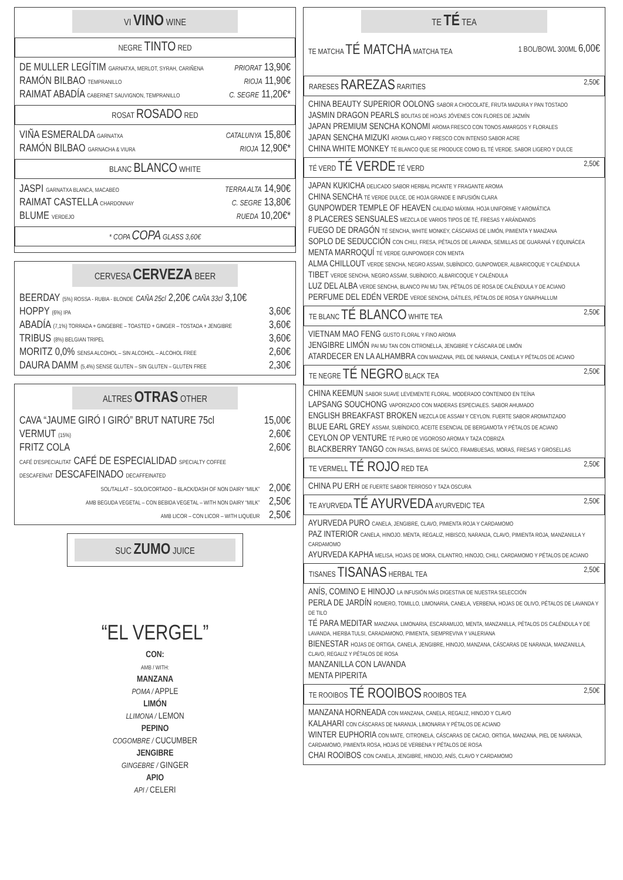VI VINO WINE
NEGRE TINTO RED
| DE MULLER LEGÍTIM GARNATXA, MERLOT, SYRAH, CARIÑENA | PRIORAT 13,90€ |
| RAMÓN BILBAO TEMPRANILLO | RIOJA 11,90€ |
| RAIMAT ABADÍA CABERNET SAUVIGNON, TEMPRANILLO | C. SEGRE 11,20€* |
ROSAT ROSADO RED
| VIÑA ESMERALDA GARNATXA | CATALUNYA 15,80€ |
| RAMÓN BILBAO GARNACHA & VIURA | RIOJA 12,90€* |
BLANC BLANCO WHITE
| JASPI GARNATXA BLANCA, MACABEO | TERRA ALTA 14,90€ |
| RAIMAT CASTELLA CHARDONNAY | C. SEGRE 13,80€ |
| BLUME VERDEJO | RUEDA 10,20€* |
* COPA COPA GLASS 3,60€
CERVESA CERVEZA BEER
| BEERDAY (5%) ROSSA - RUBIA - BLONDE CAÑA 25cl 2,20€ CAÑA 33cl 3,10€ | |
| HOPPY (6%) IPA | 3,60€ |
| ABADÍA (7,1%) TORRADA + GINGEBRE – TOASTED + GINGER – TOSTADA + JENGIBRE | 3,60€ |
| TRIBUS (8%) BELGIAN TRIPEL | 3,60€ |
| MORITZ 0,0% SENSA ALCOHOL – SIN ALCOHOL – ALCOHOL FREE | 2,60€ |
| DAURA DAMM (5,4%) SENSE GLUTEN – SIN GLUTEN – GLUTEN FREE | 2,30€ |
ALTRES OTRAS OTHER
| CAVA “JAUME GIRÓ I GIRÓ” BRUT NATURE 75cl | 15,00€ |
| VERMUT (15%) | 2,60€ |
| FRITZ COLA | 2,60€ |
| CAFÉ D'ESPECIALITAT CAFÉ DE ESPECIALIDAD SPECIALTY COFFEE | |
| DESCAFEÏNAT DESCAFEINADO DECAFFEINATED | |
| SOL/TALLAT – SOLO/CORTADO – BLACK/DASH OF NON DAIRY “MILK” | 2,00€ |
| AMB BEGUDA VEGETAL – CON BEBIDA VEGETAL – WITH NON DAIRY “MILK” | 2,50€ |
| AMB LICOR – CON LICOR – WITH LIQUEUR | 2,50€ |
SUC ZUMO JUICE
“EL VERGEL”
CON:
AMB / WITH:
MANZANA
POMA / APPLE
LIMÓN
LLIMONA / LEMON
PEPINO
COGOMBRE / CUCUMBER
JENGIBRE
GINGEBRE / GINGER
APIO
API / CELERI
TE TÉ TEA
TE MATCHA TÉ MATCHA MATCHA TEA 1 BOL/BOWL 300ML 6,00€
RARESES RAREZAS RARITIES 2,50€
CHINA BEAUTY SUPERIOR OOLONG SABOR A CHOCOLATE, FRUTA MADURA Y PAN TOSTADO
JASMIN DRAGON PEARLS BOLITAS DE HOJAS JÓVENES CON FLORES DE JAZMÍN
JAPAN PREMIUM SENCHA KONOMI AROMA FRESCO CON TONOS AMARGOS Y FLORALES
JAPAN SENCHA MIZUKI AROMA CLARO Y FRESCO CON INTENSO SABOR ACRE
CHINA WHITE MONKEY TÉ BLANCO QUE SE PRODUCE COMO EL TÉ VERDE. SABOR LIGERO Y DULCE
TÉ VERD TÉ VERDE TÉ VERD 2,50€
JAPAN KUKICHA DELICADO SABOR HERBAL PICANTE Y FRAGANTE AROMA
CHINA SENCHA TÉ VERDE DULCE, DE HOJA GRANDE E INFUSIÓN CLARA
GUNPOWDER TEMPLE OF HEAVEN CALIDAD MÁXIMA. HOJA UNIFORME Y AROMÁTICA
8 PLACERES SENSUALES MEZCLA DE VARIOS TIPOS DE TÉ, FRESAS Y ARÁNDANOS
FUEGO DE DRAGÓN TÉ SENCHA, WHITE MONKEY, CÁSCARAS DE LIMÓN, PIMIENTA Y MANZANA
SOPLO DE SEDUCCIÓN CON CHILI, FRESA, PÉTALOS DE LAVANDA, SEMILLAS DE GUARANÁ Y EQUINÁCEA
MENTA MARROQUÍ TÉ VERDE GUNPOWDER CON MENTA
ALMA CHILLOUT VERDE SENCHA, NEGRO ASSAM, SUBÍNDICO, GUNPOWDER, ALBARICOQUE Y CALÉNDULA
TIBET VERDE SENCHA, NEGRO ASSAM, SUBÍNDICO, ALBARICOQUE Y CALÉNDULA
LUZ DEL ALBA VERDE SENCHA, BLANCO PAI MU TAN, PÉTALOS DE ROSA DE CALÉNDULA Y DE ACIANO
PERFUME DEL EDÉN VERDE VERDE SENCHA, DÁTILES, PÉTALOS DE ROSA Y GNAPHALLUM
TE BLANC TÉ BLANCO WHITE TEA 2,50€
VIETNAM MAO FENG GUSTO FLORAL Y FINO AROMA
JENGIBRE LIMÓN PAI MU TAN CON CITRONELLA, JENGIBRE Y CÁSCARA DE LIMÓN
ATARDECER EN LA ALHAMBRA CON MANZANA, PIEL DE NARANJA, CANELA Y PÉTALOS DE ACIANO
TE NEGRE TÉ NEGRO BLACK TEA 2,50€
CHINA KEEMUN SABOR SUAVE LEVEMENTE FLORAL. MODERADO CONTENIDO EN TEÍNA
LAPSANG SOUCHONG VAPORIZADO CON MADERAS ESPECIALES. SABOR AHUMADO
ENGLISH BREAKFAST BROKEN MEZCLA DE ASSAM Y CEYLON. FUERTE SABOR AROMATIZADO
BLUE EARL GREY ASSAM, SUBÍNDICO, ACEITE ESENCIAL DE BERGAMOTA Y PÉTALOS DE ACIANO
CEYLON OP VENTURE TÉ PURO DE VIGOROSO AROMA Y TAZA COBRIZA
BLACKBERRY TANGO CON PASAS, BAYAS DE SAÚCO, FRAMBUESAS, MORAS, FRESAS Y GROSELLAS
TE VERMELL TÉ ROJO RED TEA 2,50€
CHINA PU ERH DE FUERTE SABOR TERROSO Y TAZA OSCURA
TE AYURVEDA TÉ AYURVEDA AYURVEDIC TEA 2,50€
AYURVEDA PURO CANELA, JENGIBRE, CLAVO, PIMIENTA ROJA Y CARDAMOMO
PAZ INTERIOR CANELA, HINOJO. MENTA, REGALIZ, HIBISCO, NARANJA, CLAVO, PIMIENTA ROJA, MANZANILLA Y CARDAMOMO
AYURVEDA KAPHA MELISA, HOJAS DE MORA, CILANTRO, HINOJO, CHILI, CARDAMOMO Y PÉTALOS DE ACIANO
TISANES TISANAS HERBAL TEA 2,50€
ANÍS, COMINO E HINOJO LA INFUSIÓN MÁS DIGESTIVA DE NUESTRA SELECCIÓN
PERLA DE JARDÍN ROMERO, TOMILLO, LIMONARIA, CANELA, VERBENA, HOJAS DE OLIVO, PÉTALOS DE LAVANDA Y DE TILO
TÉ PARA MEDITAR MANZANA. LIMONARIA, ESCARAMUJO, MENTA, MANZANILLA, PÉTALOS DS CALÉNDULA Y DE LAVANDA, HIERBA TULSI, CARADAMONO, PIMIENTA, SIEMPREVIVA Y VALERIANA
BIENESTAR HOJAS DE ORTIGA, CANELA, JENGIBRE, HINOJO, MANZANA, CÁSCARAS DE NARANJA, MANZANILLA, CLAVO, REGALIZ Y PÉTALOS DE ROSA
MANZANILLA CON LAVANDA
MENTA PIPERITA
TE ROOIBOS TÉ ROOIBOS ROOIBOS TEA 2,50€
MANZANA HORNEADA CON MANZANA, CANELA, REGALIZ, HINOJO Y CLAVO
KALAHARI CON CÁSCARAS DE NARANJA, LIMONARIA Y PÉTALOS DE ACIANO
WINTER EUPHORIA CON MATE, CITRONELA, CÁSCARAS DE CACAO, ORTIGA, MANZANA, PIEL DE NARANJA, CARDAMOMO, PIMIENTA ROSA, HOJAS DE VERBENA Y PÉTALOS DE ROSA
CHAI ROOIBOS CON CANELA, JENGIBRE, HINOJO, ANÍS, CLAVO Y CARDAMOMO